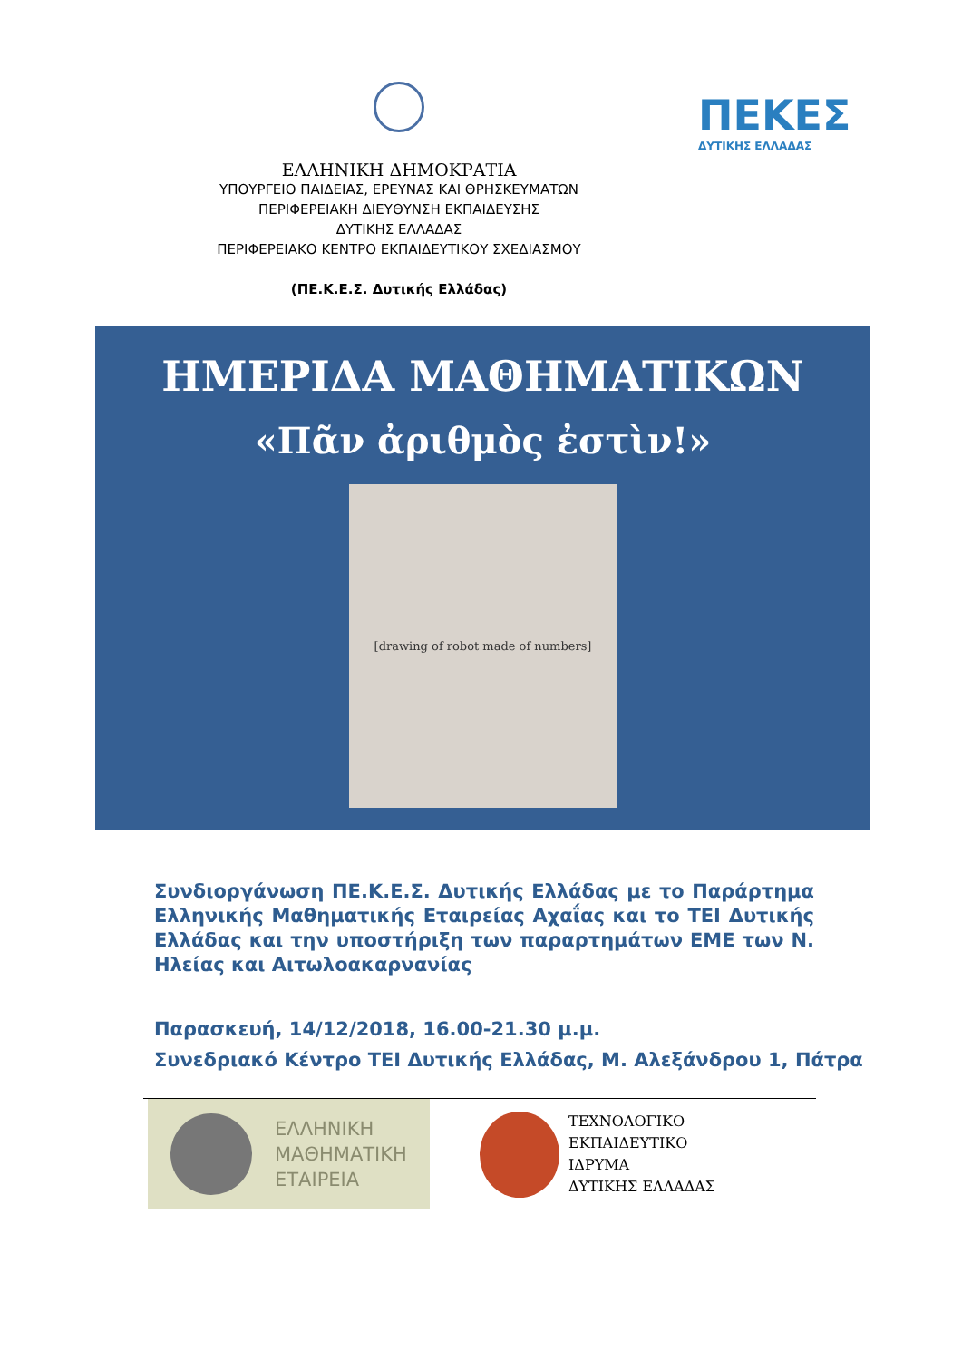ΕΛΛΗΝΙΚΗ ΔΗΜΟΚΡΑΤΙΑ
ΥΠΟΥΡΓΕΙΟ ΠΑΙΔΕΙΑΣ, ΕΡΕΥΝΑΣ ΚΑΙ ΘΡΗΣΚΕΥΜΑΤΩΝ
ΠΕΡΙΦΕΡΕΙΑΚΗ ΔΙΕΥΘΥΝΣΗ ΕΚΠΑΙΔΕΥΣΗΣ
ΔΥΤΙΚΗΣ ΕΛΛΑΔΑΣ
ΠΕΡΙΦΕΡΕΙΑΚΟ ΚΕΝΤΡΟ ΕΚΠΑΙΔΕΥΤΙΚΟΥ ΣΧΕΔΙΑΣΜΟΥ
(ΠΕ.Κ.Ε.Σ. Δυτικής Ελλάδας)
ΠΕΚΕΣ
ΔΥΤΙΚΗΣ ΕΛΛΑΔΑΣ
ΗΜΕΡΙΔΑ ΜΑΘΗΜΑΤΙΚΩΝ
«Πᾶν ἀριθμὸς ἐστὶν!»
[drawing of robot made of numbers]
Συνδιοργάνωση ΠΕ.Κ.Ε.Σ. Δυτικής Ελλάδας με το Παράρτημα Ελληνικής Μαθηματικής Εταιρείας Αχαΐας και το ΤΕΙ Δυτικής Ελλάδας και την υποστήριξη των παραρτημάτων ΕΜΕ των Ν. Ηλείας και Αιτωλοακαρνανίας
Παρασκευή, 14/12/2018, 16.00-21.30 μ.μ.
Συνεδριακό Κέντρο ΤΕΙ Δυτικής Ελλάδας, Μ. Αλεξάνδρου 1, Πάτρα
ΕΛΛΗΝΙΚΗ
ΜΑΘΗΜΑΤΙΚΗ
ΕΤΑΙΡΕΙΑ
ΤΕΧΝΟΛΟΓΙΚΟ
ΕΚΠΑΙΔΕΥΤΙΚΟ
ΙΔΡΥΜΑ
ΔΥΤΙΚΗΣ ΕΛΛΑΔΑΣ